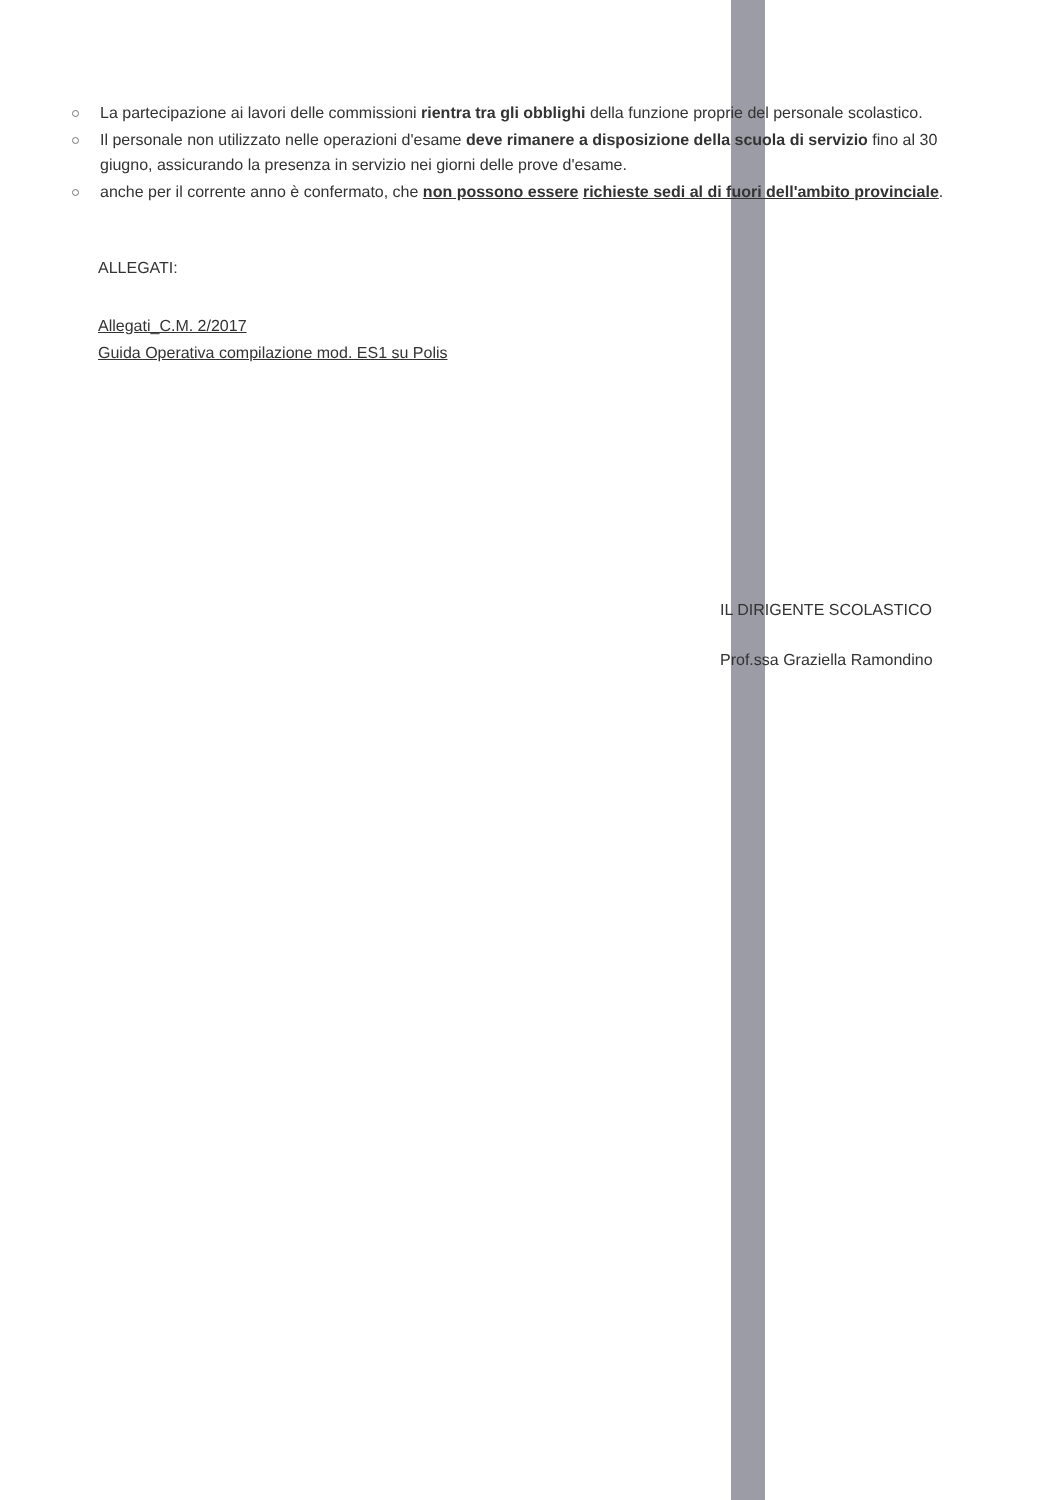La partecipazione ai lavori delle commissioni rientra tra gli obblighi della funzione proprie del personale scolastico.
Il personale non utilizzato nelle operazioni d'esame deve rimanere a disposizione della scuola di servizio fino al 30 giugno, assicurando la presenza in servizio nei giorni delle prove d'esame.
anche per il corrente anno è confermato, che non possono essere richieste sedi al di fuori dell'ambito provinciale.
ALLEGATI:
Allegati_C.M. 2/2017
Guida Operativa compilazione mod. ES1 su Polis
IL DIRIGENTE SCOLASTICO
Prof.ssa Graziella Ramondino